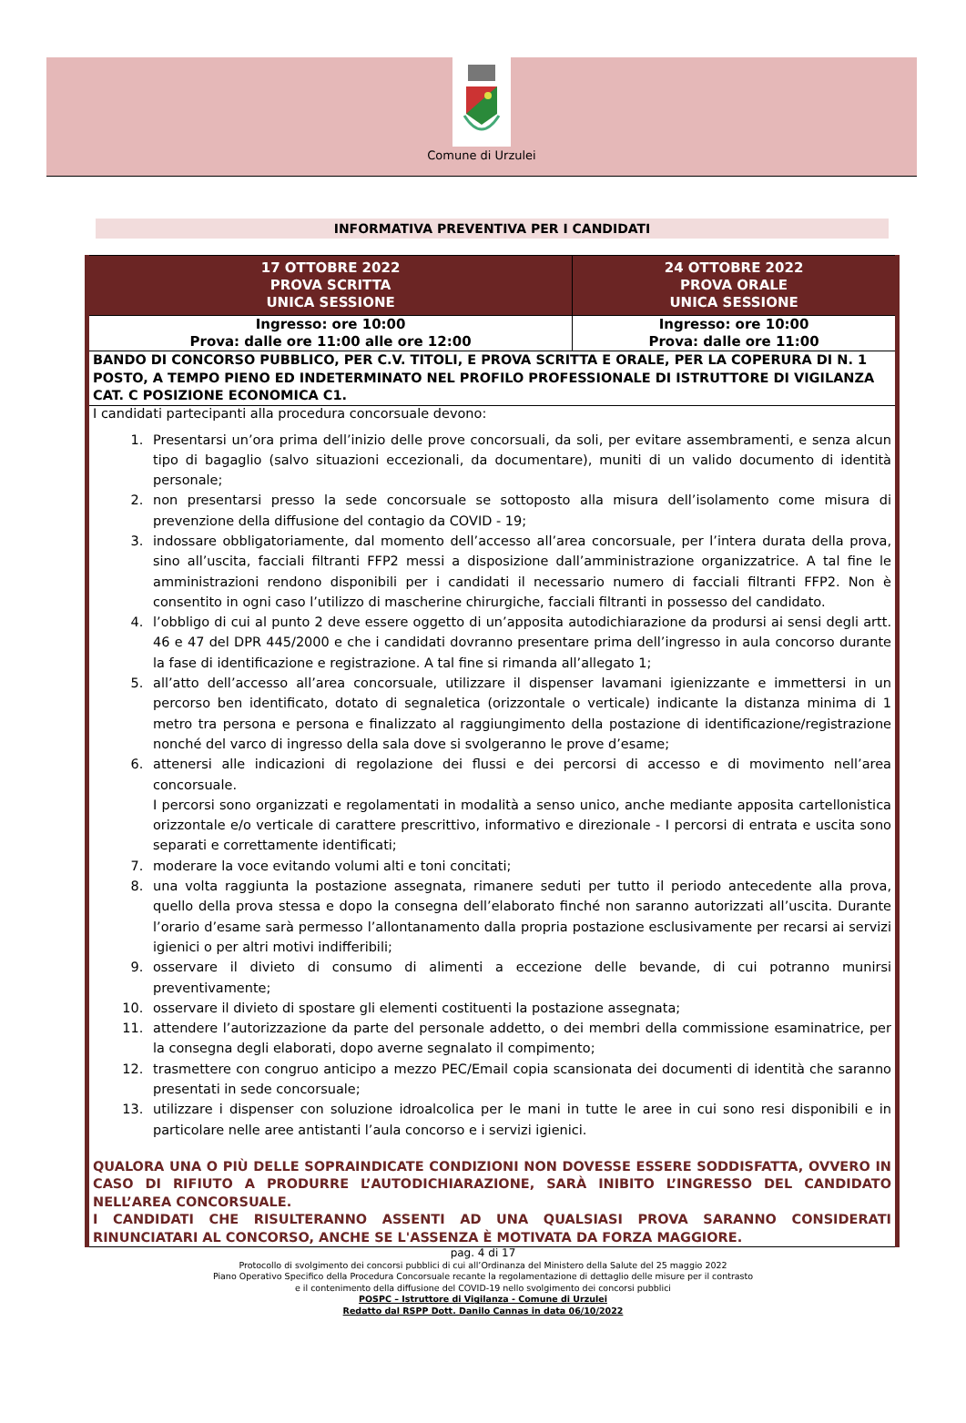Comune di Urzulei
INFORMATIVA PREVENTIVA PER I CANDIDATI
| 17 OTTOBRE 2022 PROVA SCRITTA UNICA SESSIONE | 24 OTTOBRE 2022 PROVA ORALE UNICA SESSIONE |
| Ingresso: ore 10:00 Prova: dalle ore 11:00 alle ore 12:00 | Ingresso: ore 10:00 Prova: dalle ore 11:00 |
| BANDO DI CONCORSO PUBBLICO, PER C.V. TITOLI, E PROVA SCRITTA E ORALE, PER LA COPERURA DI N. 1 POSTO, A TEMPO PIENO ED INDETERMINATO NEL PROFILO PROFESSIONALE DI ISTRUTTORE DI VIGILANZA CAT. C POSIZIONE ECONOMICA C1. | |
| I candidati partecipanti alla procedura concorsuale devono: 1. Presentarsi un’ora prima dell’inizio delle prove concorsuali, da soli, per evitare assembramenti, e senza alcun tipo di bagaglio (salvo situazioni eccezionali, da documentare), muniti di un valido documento di identità personale; 2. non presentarsi presso la sede concorsuale se sottoposto alla misura dell’isolamento come misura di prevenzione della diffusione del contagio da COVID - 19; 3. indossare obbligatoriamente, dal momento dell’accesso all’area concorsuale, per l’intera durata della prova, sino all’uscita, facciali filtranti FFP2 messi a disposizione dall’amministrazione organizzatrice. A tal fine le amministrazioni rendono disponibili per i candidati il necessario numero di facciali filtranti FFP2. Non è consentito in ogni caso l’utilizzo di mascherine chirurgiche, facciali filtranti in possesso del candidato. 4. l’obbligo di cui al punto 2 deve essere oggetto di un’apposita autodichiarazione da prodursi ai sensi degli artt. 46 e 47 del DPR 445/2000 e che i candidati dovranno presentare prima dell’ingresso in aula concorso durante la fase di identificazione e registrazione. A tal fine si rimanda all’allegato 1; 5. all’atto dell’accesso all’area concorsuale, utilizzare il dispenser lavamani igienizzante e immettersi in un percorso ben identificato, dotato di segnaletica (orizzontale o verticale) indicante la distanza minima di 1 metro tra persona e persona e finalizzato al raggiungimento della postazione di identificazione/registrazione nonché del varco di ingresso della sala dove si svolgeranno le prove d’esame; 6. attenersi alle indicazioni di regolazione dei flussi e dei percorsi di accesso e di movimento nell’area concorsuale. I percorsi sono organizzati e regolamentati in modalità a senso unico, anche mediante apposita cartellonistica orizzontale e/o verticale di carattere prescrittivo, informativo e direzionale - I percorsi di entrata e uscita sono separati e correttamente identificati; 7. moderare la voce evitando volumi alti e toni concitati; 8. una volta raggiunta la postazione assegnata, rimanere seduti per tutto il periodo antecedente alla prova, quello della prova stessa e dopo la consegna dell’elaborato finché non saranno autorizzati all’uscita. Durante l’orario d’esame sarà permesso l’allontanamento dalla propria postazione esclusivamente per recarsi ai servizi igienici o per altri motivi indifferibili; 9. osservare il divieto di consumo di alimenti a eccezione delle bevande, di cui potranno munirsi preventivamente; 10. osservare il divieto di spostare gli elementi costituenti la postazione assegnata; 11. attendere l’autorizzazione da parte del personale addetto, o dei membri della commissione esaminatrice, per la consegna degli elaborati, dopo averne segnalato il compimento; 12. trasmettere con congruo anticipo a mezzo PEC/Email copia scansionata dei documenti di identità che saranno presentati in sede concorsuale; 13. utilizzare i dispenser con soluzione idroalcolica per le mani in tutte le aree in cui sono resi disponibili e in particolare nelle aree antistanti l’aula concorso e i servizi igienici. QUALORA UNA O PIÙ DELLE SOPRAINDICATE CONDIZIONI NON DOVESSE ESSERE SODDISFATTA, OVVERO IN CASO DI RIFIUTO A PRODURRE L’AUTODICHIARAZIONE, SARÀ INIBITO L’INGRESSO DEL CANDIDATO NELL’AREA CONCORSUALE. I CANDIDATI CHE RISULTERANNO ASSENTI AD UNA QUALSIASI PROVA SARANNO CONSIDERATI RINUNCIATARI AL CONCORSO, ANCHE SE L'ASSENZA È MOTIVATA DA FORZA MAGGIORE. | |
pag. 4 di 17
Protocollo di svolgimento dei concorsi pubblici di cui all’Ordinanza del Ministero della Salute del 25 maggio 2022
Piano Operativo Specifico della Procedura Concorsuale recante la regolamentazione di dettaglio delle misure per il contrasto
e il contenimento della diffusione del COVID-19 nello svolgimento dei concorsi pubblici
POSPC – Istruttore di Vigilanza - Comune di Urzulei
Redatto dal RSPP Dott. Danilo Cannas in data 06/10/2022